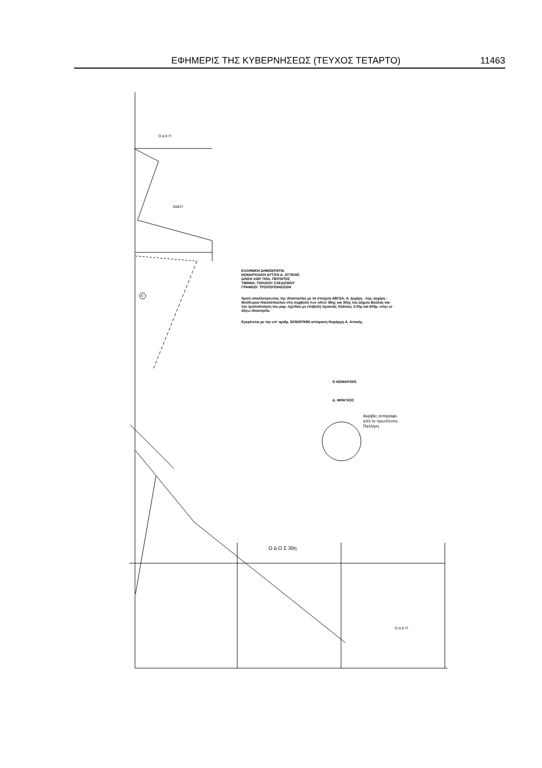ΕΦΗΜΕΡΙΣ ΤΗΣ ΚΥΒΕΡΝΗΣΕΩΣ (ΤΕΥΧΟΣ ΤΕΤΑΡΤΟ) 11463
Ο Δ Ε Π
ΟΔΕΠ
5
Ο Δ Ο Σ 30η
Ο.Δ.Ε.Π.
ΕΛΛΗΝΙΚΗ ΔΗΜΟΚΡΑΤΙΑ
ΝΟΜΑΡΧΙΑΚΗ ΑΥΤ/ΣΗ Α. ΑΤΤΙΚΗΣ
Δ/ΝΣΗ ΧΩΡ. ΠΟΛ. ΠΕΡ/ΝΤΟΣ
ΤΜΗΜΑ: ΠΟΛ/ΚΟΥ ΣΧΕΔ/ΣΜΟΥ
ΓΡΑΦΕΙΟ: ΤΡΟΠΟΠΟΙΗΣΕΩΝ
Άρση απαλλοτρίωσης της ιδιοκτησίας με τα στοιχεία ΑΒΓΔΑ, Α. Δεμίρη - Λεμ. Δεμίρη - Θεόδωρου Νικολόπουλου στη συμβολή των οδών 38ης και 30ης του Δήμου Βούλας και την τροποποίηση του ρυμ. σχεδίου με επιβολή πρασιάς πλάτους 3.00μ και 600μ. στην εν λόγω ιδιοκτησία.
Εγκρίνεται με την υπ' αριθμ. 8206/879/96 απόφαση Νομάρχη Α. Αττικής.
Ο ΝΟΜΑΡΧΗΣ
Δ. ΦΡΑΓΚΟΣ
Ακριβές αντίγραφο
από το πρωτότυπο
Παλλήνη